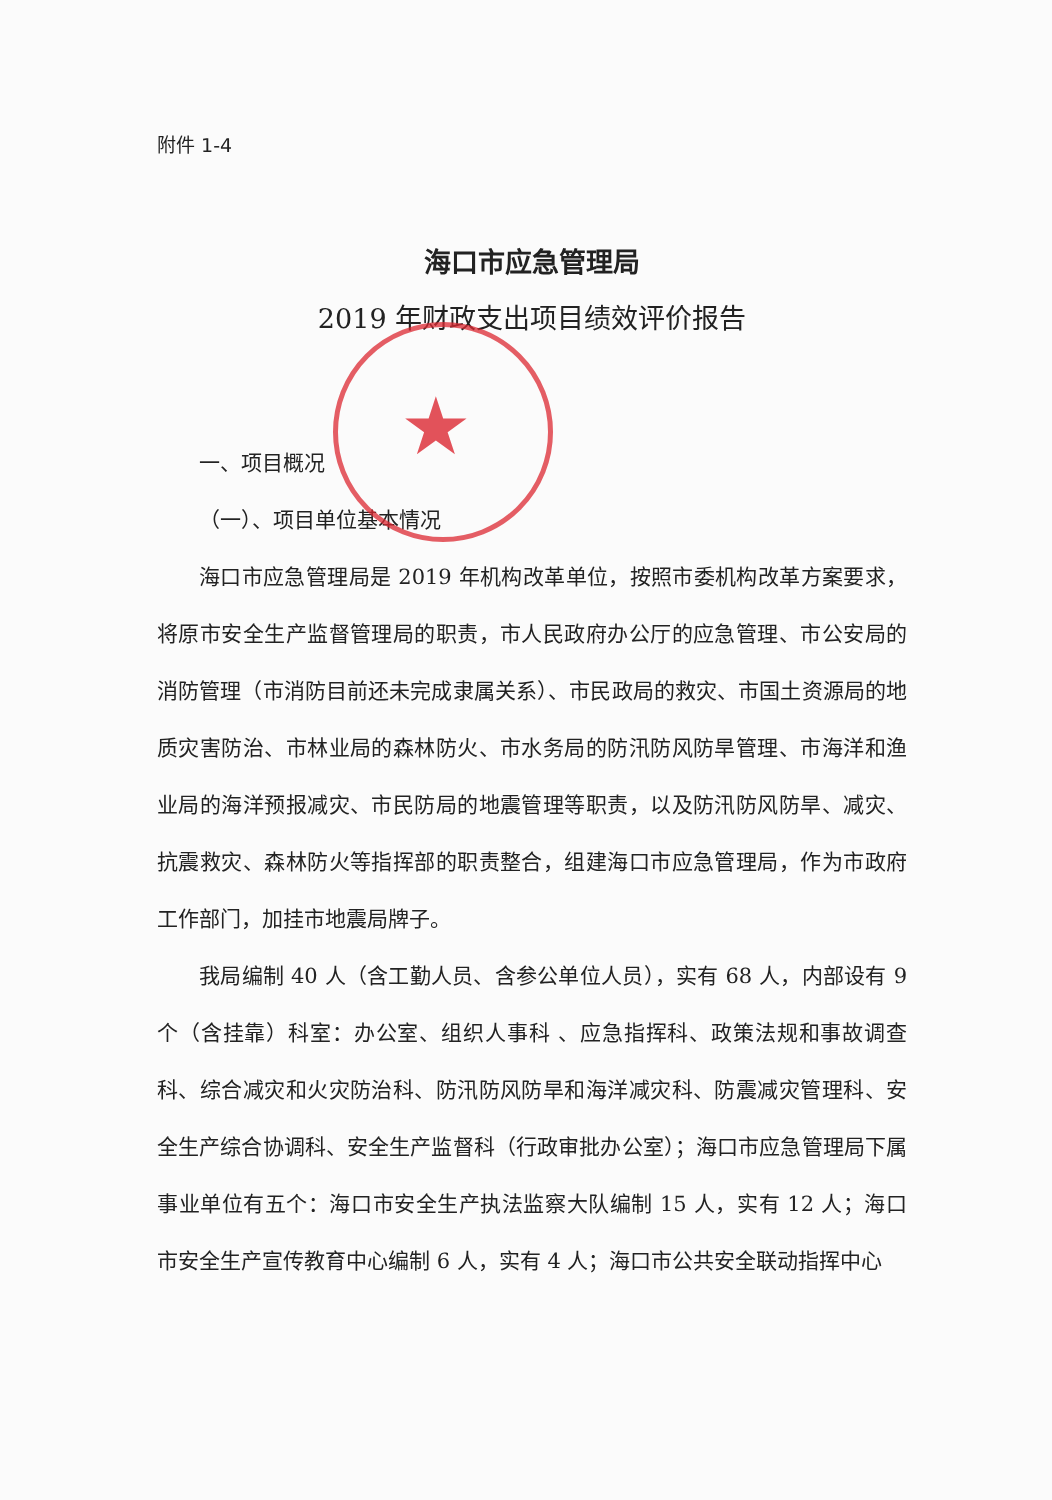★
附件 1-4
海口市应急管理局
2019 年财政支出项目绩效评价报告
一、项目概况
（一）、项目单位基本情况
海口市应急管理局是 2019 年机构改革单位，按照市委机构改革方案要求，将原市安全生产监督管理局的职责，市人民政府办公厅的应急管理、市公安局的消防管理（市消防目前还未完成隶属关系）、市民政局的救灾、市国土资源局的地质灾害防治、市林业局的森林防火、市水务局的防汛防风防旱管理、市海洋和渔业局的海洋预报减灾、市民防局的地震管理等职责，以及防汛防风防旱、减灾、抗震救灾、森林防火等指挥部的职责整合，组建海口市应急管理局，作为市政府工作部门，加挂市地震局牌子。
我局编制 40 人（含工勤人员、含参公单位人员），实有 68 人，内部设有 9 个（含挂靠）科室：办公室、组织人事科 、应急指挥科、政策法规和事故调查科、综合减灾和火灾防治科、防汛防风防旱和海洋减灾科、防震减灾管理科、安全生产综合协调科、安全生产监督科（行政审批办公室）；海口市应急管理局下属事业单位有五个：海口市安全生产执法监察大队编制 15 人，实有 12 人；海口市安全生产宣传教育中心编制 6 人，实有 4 人；海口市公共安全联动指挥中心